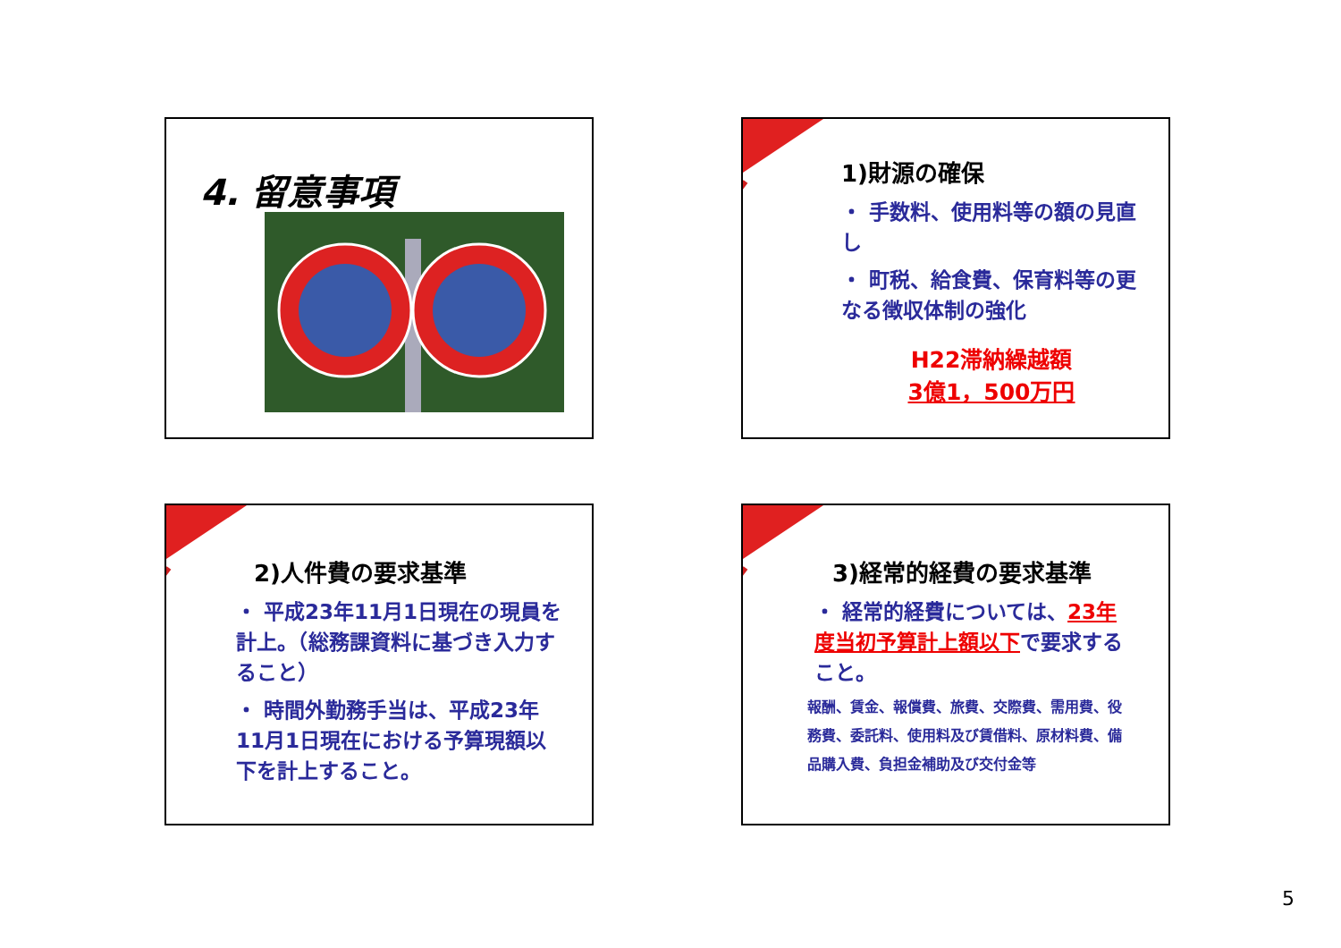4. 留意事項
1)財源の確保
・ 手数料、使用料等の額の見直し
・ 町税、給食費、保育料等の更なる徴収体制の強化
H22滞納繰越額
3億1，500万円
2)人件費の要求基準
・ 平成23年11月1日現在の現員を計上。（総務課資料に基づき入力すること）
・ 時間外勤務手当は、平成23年11月1日現在における予算現額以下を計上すること。
3)経常的経費の要求基準
・ 経常的経費については、23年度当初予算計上額以下で要求すること。
報酬、賃金、報償費、旅費、交際費、需用費、役務費、委託料、使用料及び賃借料、原材料費、備品購入費、負担金補助及び交付金等
5